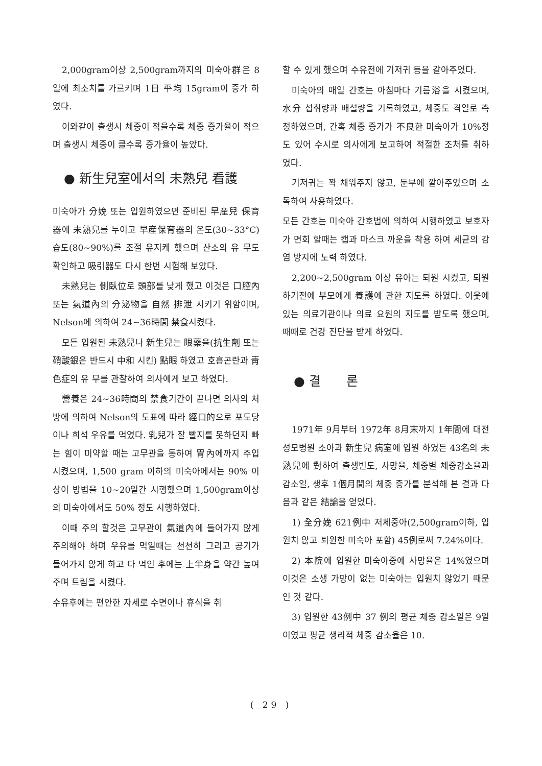2,000gram이상 2,500gram까지의 미숙아群은 8일에 최소치를 가르키며 1日 平均 15gram이 증가 하였다.
이와같이 출생시 체중이 적을수록 체중 증가율이 적으며 출생시 체중이 클수록 증가율이 높았다.
● 新生兒室에서의 未熟兒 看護
미숙아가 分娩 또는 입원하였으면 준비된 早産兒 保育器에 未熟兒를 누이고 早産保育器의 온도(30∼33°C) 습도(80∼90%)를 조절 유지케 했으며 산소의 유 무도 확인하고 吸引器도 다시 한번 시험해 보았다.
未熟兒는 側臥位로 頭部를 낮게 했고 이것은 口腔內 또는 氣道內의 分泌物을 自然 排泄 시키기 위함이며, Nelson에 의하여 24∼36時間 禁食시켰다.
모든 입원된 未熟兒나 新生兒는 眼藥을(抗生劑 또는 硝酸銀은 반드시 中和 시킨) 點眼 하였고 호흡곤란과 靑色症의 유 무를 관찰하여 의사에게 보고 하였다.
營養은 24∼36時間의 禁食기간이 끝나면 의사의 처방에 의하여 Nelson의 도표에 따라 經口的으로 포도당이나 희석 우유를 먹였다. 乳兒가 잘 빨지를 못하던지 빠는 힘이 미약할 때는 고무관을 통하여 胃內에까지 주입시켰으며, 1,500 gram 이하의 미숙아에서는 90% 이상이 방법을 10∼20일간 시행했으며 1,500gram이상의 미숙아에서도 50% 정도 시행하였다.
이때 주의 할것은 고무관이 氣道內에 들어가지 않게 주의해야 하며 우유를 먹일때는 천천히 그리고 공기가 들어가지 않게 하고 다 먹인 후에는 上半身을 약간 높여 주며 트림을 시켰다.
수유후에는 편안한 자세로 수면이나 휴식을 취
할 수 있게 했으며 수유전에 기저귀 등을 갈아주었다.
미숙아의 매일 간호는 아침마다 기름浴을 시켰으며, 水分 섭취량과 배설량을 기록하였고, 체중도 격일로 측정하였으며, 간혹 체중 증가가 不良한 미숙아가 10%정도 있어 수시로 의사에게 보고하여 적절한 조처를 취하였다.
기저귀는 꽉 채워주지 않고, 둔부에 깔아주었으며 소독하여 사용하였다.
모든 간호는 미숙아 간호법에 의하여 시행하였고 보호자가 면회 할때는 캡과 마스크 까운을 착용 하여 세균의 감염 방지에 노력 하였다.
2,200∼2,500gram 이상 유아는 퇴원 시켰고, 퇴원 하기전에 부모에게 養護에 관한 지도를 하였다. 이웃에 있는 의료기관이나 의료 요원의 지도를 받도록 했으며, 때때로 건강 진단을 받게 하였다.
● 결　　론
1971年 9月부터 1972年 8月末까지 1年間에 대전 성모병원 소아과 新生兒 病室에 입원 하였든 43名의 未熟兒에 對하여 출생빈도, 사망율, 체중별 체중감소율과 감소일, 생후 1個月間의 체중 증가를 분석해 본 결과 다음과 같은 結論을 얻었다.
1) 全分娩 621例中 저체중아(2,500gram이하, 입원치 않고 퇴원한 미숙아 포함) 45例로써 7.24%이다.
2) 本院에 입원한 미숙아중에 사망율은 14%였으며 이것은 소생 가망이 없는 미숙아는 입원치 않었기 때문인 것 같다.
3) 입원한 43例中 37 例의 평균 체중 감소일은 9일이였고 평균 생리적 체중 감소율은 10.
( 29 )